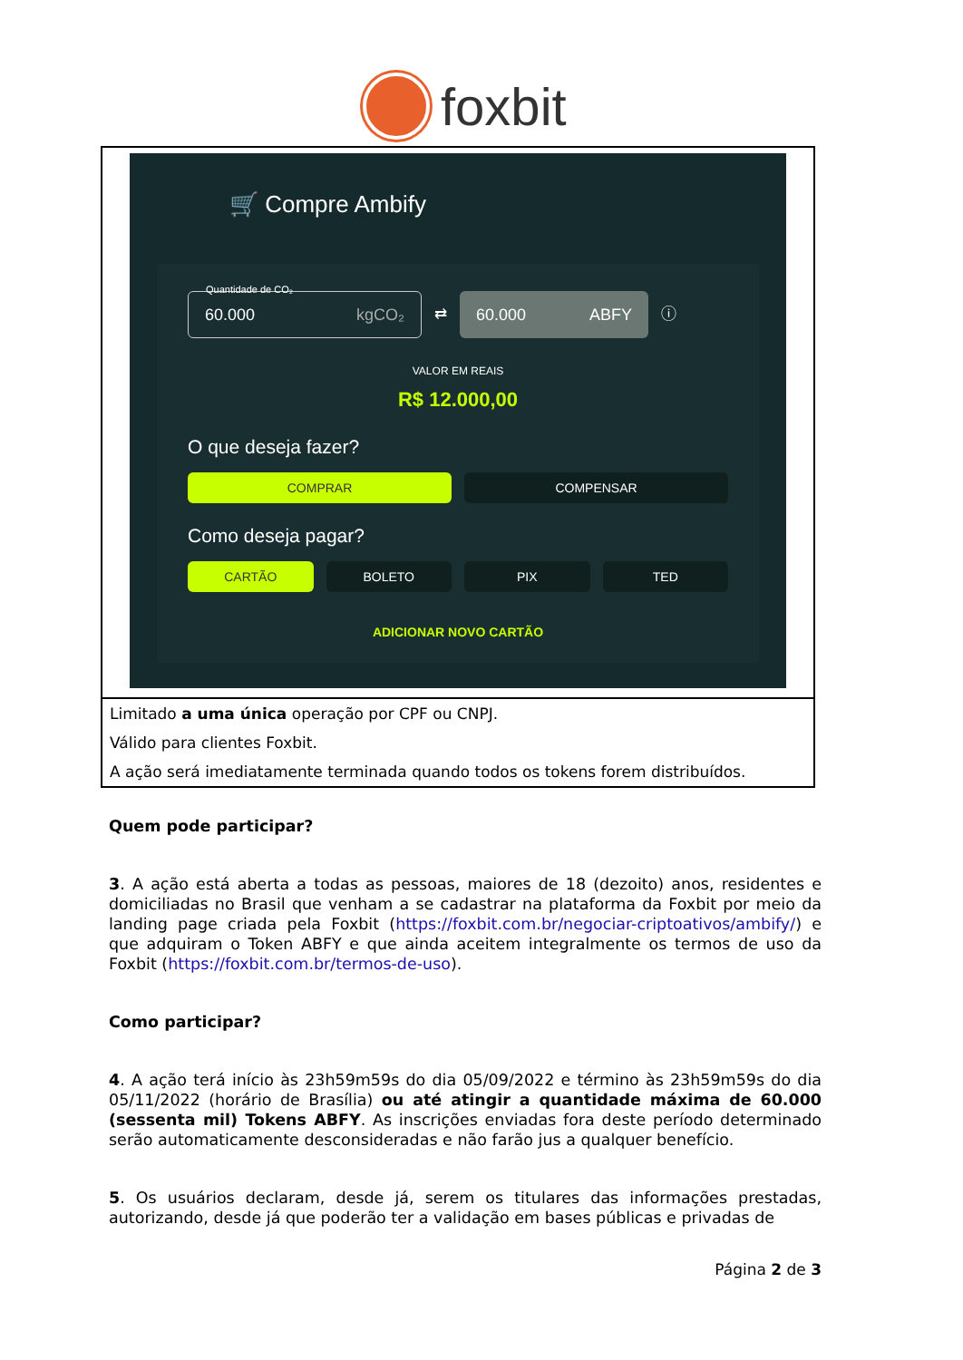foxbit
| 🛒 Compre Ambify 60.000 kgCO₂ ⇄ 60.000 ABFY ⓘ Quantidade de CO₂ VALOR EM REAIS R$ 12.000,00 O que deseja fazer? COMPRAR COMPENSAR Como deseja pagar? CARTÃO BOLETO PIX TED ADICIONAR NOVO CARTÃO |
| Limitado a uma única operação por CPF ou CNPJ. |
| Válido para clientes Foxbit. |
| A ação será imediatamente terminada quando todos os tokens forem distribuídos. |
Quem pode participar?
3. A ação está aberta a todas as pessoas, maiores de 18 (dezoito) anos, residentes e domiciliadas no Brasil que venham a se cadastrar na plataforma da Foxbit por meio da landing page criada pela Foxbit (https://foxbit.com.br/negociar-criptoativos/ambify/) e que adquiram o Token ABFY e que ainda aceitem integralmente os termos de uso da Foxbit (https://foxbit.com.br/termos-de-uso).
Como participar?
4. A ação terá início às 23h59m59s do dia 05/09/2022 e término às 23h59m59s do dia 05/11/2022 (horário de Brasília) ou até atingir a quantidade máxima de 60.000 (sessenta mil) Tokens ABFY. As inscrições enviadas fora deste período determinado serão automaticamente desconsideradas e não farão jus a qualquer benefício.
5. Os usuários declaram, desde já, serem os titulares das informações prestadas, autorizando, desde já que poderão ter a validação em bases públicas e privadas de
Página 2 de 3